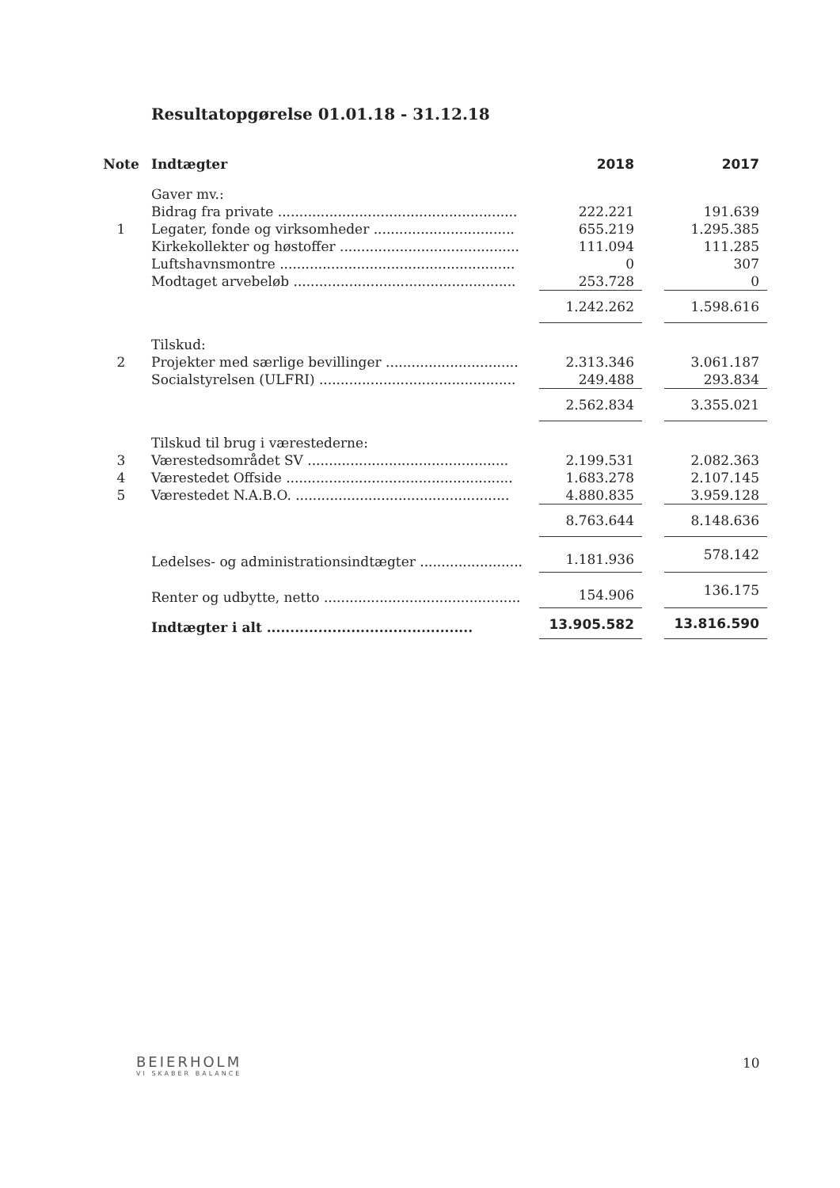Resultatopgørelse 01.01.18 - 31.12.18
| Note | Indtægter | 2018 | | 2017 |
| --- | --- | --- | --- | --- |
| | Gaver mv.: | | | |
| | Bidrag fra private ........................................................ | 222.221 | | 191.639 |
| 1 | Legater, fonde og virksomheder ................................. | 655.219 | | 1.295.385 |
| | Kirkekollekter og høstoffer .......................................... | 111.094 | | 111.285 |
| | Luftshavnsmontre ....................................................... | 0 | | 307 |
| | Modtaget arvebeløb .................................................... | 253.728 | | 0 |
| | | 1.242.262 | | 1.598.616 |
| | Tilskud: | | | |
| 2 | Projekter med særlige bevillinger ............................... | 2.313.346 | | 3.061.187 |
| | Socialstyrelsen (ULFRI) .............................................. | 249.488 | | 293.834 |
| | | 2.562.834 | | 3.355.021 |
| | Tilskud til brug i værestederne: | | | |
| 3 | Værestedsområdet SV ............................................... | 2.199.531 | | 2.082.363 |
| 4 | Værestedet Offside ..................................................... | 1.683.278 | | 2.107.145 |
| 5 | Værestedet N.A.B.O. .................................................. | 4.880.835 | | 3.959.128 |
| | | 8.763.644 | | 8.148.636 |
| | Ledelses- og administrationsindtægter ........................ | 1.181.936 | | 578.142 |
| | Renter og udbytte, netto .............................................. | 154.906 | | 136.175 |
| | Indtægter i alt ............................................ | 13.905.582 | | 13.816.590 |
BEIERHOLM
VI SKABER BALANCE
10